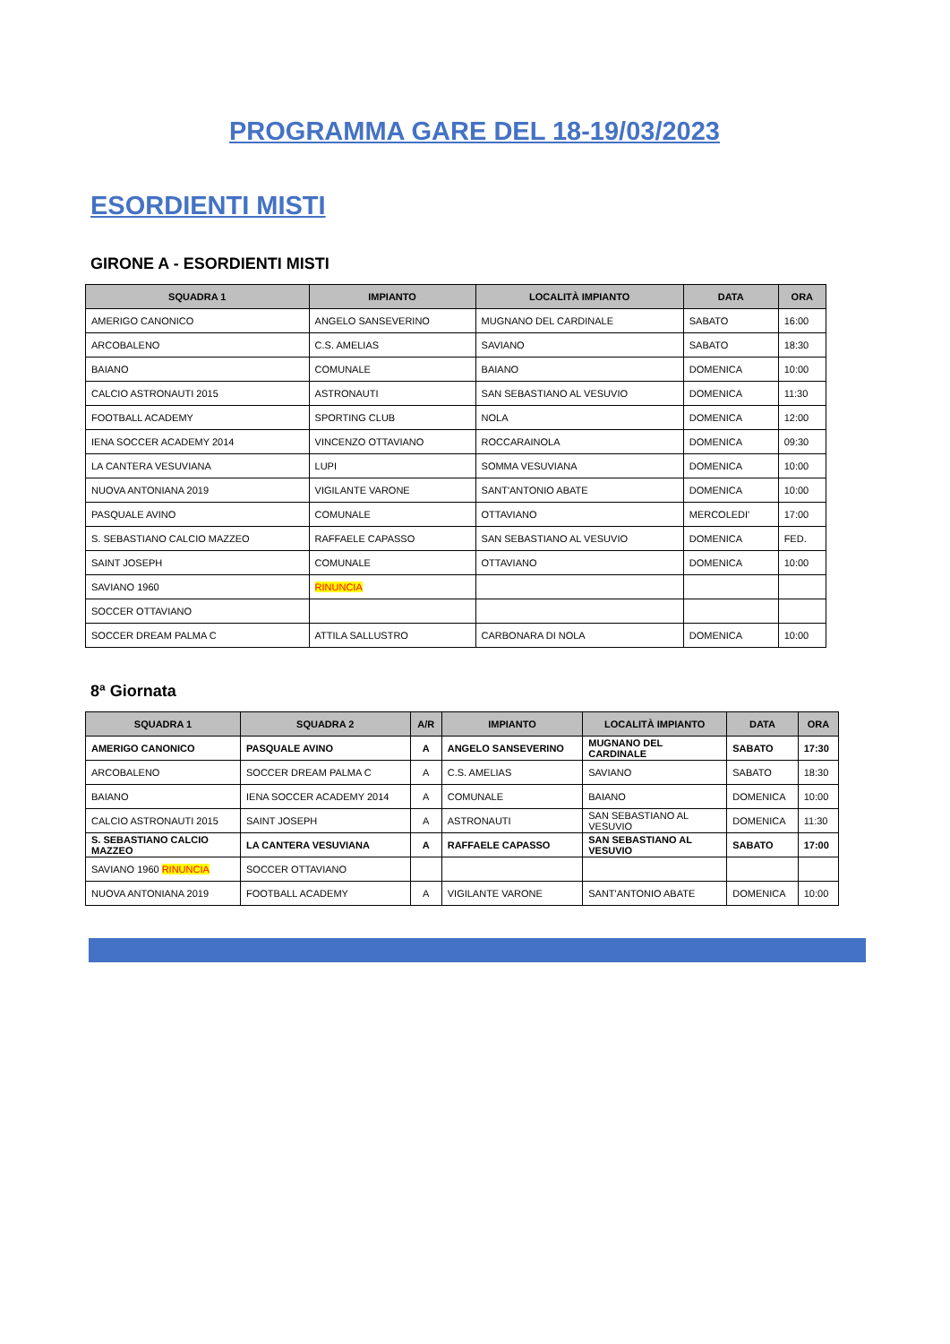PROGRAMMA GARE DEL 18-19/03/2023
ESORDIENTI MISTI
GIRONE A - ESORDIENTI MISTI
| SQUADRA 1 | IMPIANTO | LOCALITÀ IMPIANTO | DATA | ORA |
| --- | --- | --- | --- | --- |
| AMERIGO CANONICO | ANGELO SANSEVERINO | MUGNANO DEL CARDINALE | SABATO | 16:00 |
| ARCOBALENO | C.S. AMELIAS | SAVIANO | SABATO | 18:30 |
| BAIANO | COMUNALE | BAIANO | DOMENICA | 10:00 |
| CALCIO ASTRONAUTI 2015 | ASTRONAUTI | SAN SEBASTIANO AL VESUVIO | DOMENICA | 11:30 |
| FOOTBALL ACADEMY | SPORTING CLUB | NOLA | DOMENICA | 12:00 |
| IENA SOCCER ACADEMY 2014 | VINCENZO OTTAVIANO | ROCCARAINOLA | DOMENICA | 09:30 |
| LA CANTERA VESUVIANA | LUPI | SOMMA VESUVIANA | DOMENICA | 10:00 |
| NUOVA ANTONIANA 2019 | VIGILANTE VARONE | SANT'ANTONIO ABATE | DOMENICA | 10:00 |
| PASQUALE AVINO | COMUNALE | OTTAVIANO | MERCOLEDI' | 17:00 |
| S. SEBASTIANO CALCIO MAZZEO | RAFFAELE CAPASSO | SAN SEBASTIANO AL VESUVIO | DOMENICA | FED. |
| SAINT JOSEPH | COMUNALE | OTTAVIANO | DOMENICA | 10:00 |
| SAVIANO 1960 | RINUNCIA | | | |
| SOCCER OTTAVIANO | | | | |
| SOCCER DREAM PALMA C | ATTILA SALLUSTRO | CARBONARA DI NOLA | DOMENICA | 10:00 |
8ª Giornata
| SQUADRA 1 | SQUADRA 2 | A/R | IMPIANTO | LOCALITÀ IMPIANTO | DATA | ORA |
| --- | --- | --- | --- | --- | --- | --- |
| AMERIGO CANONICO | PASQUALE AVINO | A | ANGELO SANSEVERINO | MUGNANO DEL CARDINALE | SABATO | 17:30 |
| ARCOBALENO | SOCCER DREAM PALMA C | A | C.S. AMELIAS | SAVIANO | SABATO | 18:30 |
| BAIANO | IENA SOCCER ACADEMY 2014 | A | COMUNALE | BAIANO | DOMENICA | 10:00 |
| CALCIO ASTRONAUTI 2015 | SAINT JOSEPH | A | ASTRONAUTI | SAN SEBASTIANO AL VESUVIO | DOMENICA | 11:30 |
| S. SEBASTIANO CALCIO MAZZEO | LA CANTERA VESUVIANA | A | RAFFAELE CAPASSO | SAN SEBASTIANO AL VESUVIO | SABATO | 17:00 |
| SAVIANO 1960 RINUNCIA | SOCCER OTTAVIANO | | | | | |
| NUOVA ANTONIANA 2019 | FOOTBALL ACADEMY | A | VIGILANTE VARONE | SANT'ANTONIO ABATE | DOMENICA | 10:00 |